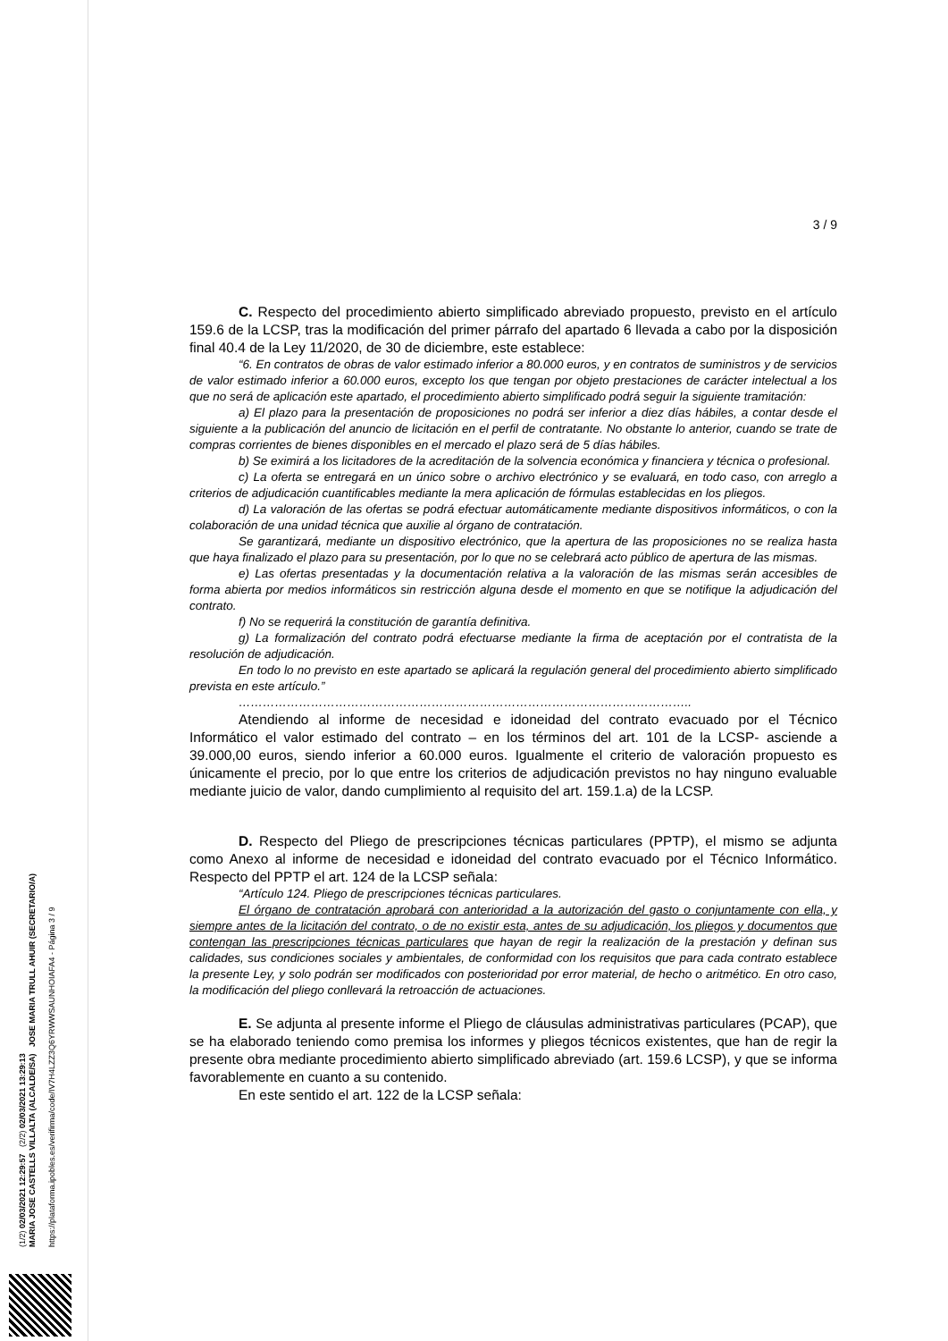(1/2) 02/03/2021 12:29:57 (2/2) 02/03/2021 13:29:13
MARIA JOSE CASTELLS VILLALTA (ALCALDE/SA) JOSE MARIA TRULL AHUIR (SECRETARIO/A)
https://plataforma.ipobles.es/verifirma/code/IV7H4LZZ3Q6YRWWSAUNHOIAFA4 - Página 3 / 9
3 / 9
C. Respecto del procedimiento abierto simplificado abreviado propuesto, previsto en el artículo 159.6 de la LCSP, tras la modificación del primer párrafo del apartado 6 llevada a cabo por la disposición final 40.4 de la Ley 11/2020, de 30 de diciembre, este establece:
“6. En contratos de obras de valor estimado inferior a 80.000 euros, y en contratos de suministros y de servicios de valor estimado inferior a 60.000 euros, excepto los que tengan por objeto prestaciones de carácter intelectual a los que no será de aplicación este apartado, el procedimiento abierto simplificado podrá seguir la siguiente tramitación:
a) El plazo para la presentación de proposiciones no podrá ser inferior a diez días hábiles, a contar desde el siguiente a la publicación del anuncio de licitación en el perfil de contratante. No obstante lo anterior, cuando se trate de compras corrientes de bienes disponibles en el mercado el plazo será de 5 días hábiles.
b) Se eximirá a los licitadores de la acreditación de la solvencia económica y financiera y técnica o profesional.
c) La oferta se entregará en un único sobre o archivo electrónico y se evaluará, en todo caso, con arreglo a criterios de adjudicación cuantificables mediante la mera aplicación de fórmulas establecidas en los pliegos.
d) La valoración de las ofertas se podrá efectuar automáticamente mediante dispositivos informáticos, o con la colaboración de una unidad técnica que auxilie al órgano de contratación.
Se garantizará, mediante un dispositivo electrónico, que la apertura de las proposiciones no se realiza hasta que haya finalizado el plazo para su presentación, por lo que no se celebrará acto público de apertura de las mismas.
e) Las ofertas presentadas y la documentación relativa a la valoración de las mismas serán accesibles de forma abierta por medios informáticos sin restricción alguna desde el momento en que se notifique la adjudicación del contrato.
f) No se requerirá la constitución de garantía definitiva.
g) La formalización del contrato podrá efectuarse mediante la firma de aceptación por el contratista de la resolución de adjudicación.
En todo lo no previsto en este apartado se aplicará la regulación general del procedimiento abierto simplificado prevista en este artículo.”
…………………………………………………………………………………………………..
Atendiendo al informe de necesidad e idoneidad del contrato evacuado por el Técnico Informático el valor estimado del contrato – en los términos del art. 101 de la LCSP- asciende a 39.000,00 euros, siendo inferior a 60.000 euros. Igualmente el criterio de valoración propuesto es únicamente el precio, por lo que entre los criterios de adjudicación previstos no hay ninguno evaluable mediante juicio de valor, dando cumplimiento al requisito del art. 159.1.a) de la LCSP.
D. Respecto del Pliego de prescripciones técnicas particulares (PPTP), el mismo se adjunta como Anexo al informe de necesidad e idoneidad del contrato evacuado por el Técnico Informático. Respecto del PPTP el art. 124 de la LCSP señala:
“Artículo 124. Pliego de prescripciones técnicas particulares.
El órgano de contratación aprobará con anterioridad a la autorización del gasto o conjuntamente con ella, y siempre antes de la licitación del contrato, o de no existir esta, antes de su adjudicación, los pliegos y documentos que contengan las prescripciones técnicas particulares que hayan de regir la realización de la prestación y definan sus calidades, sus condiciones sociales y ambientales, de conformidad con los requisitos que para cada contrato establece la presente Ley, y solo podrán ser modificados con posterioridad por error material, de hecho o aritmético. En otro caso, la modificación del pliego conllevará la retroacción de actuaciones.
E. Se adjunta al presente informe el Pliego de cláusulas administrativas particulares (PCAP), que se ha elaborado teniendo como premisa los informes y pliegos técnicos existentes, que han de regir la presente obra mediante procedimiento abierto simplificado abreviado (art. 159.6 LCSP), y que se informa favorablemente en cuanto a su contenido.
En este sentido el art. 122 de la LCSP señala: